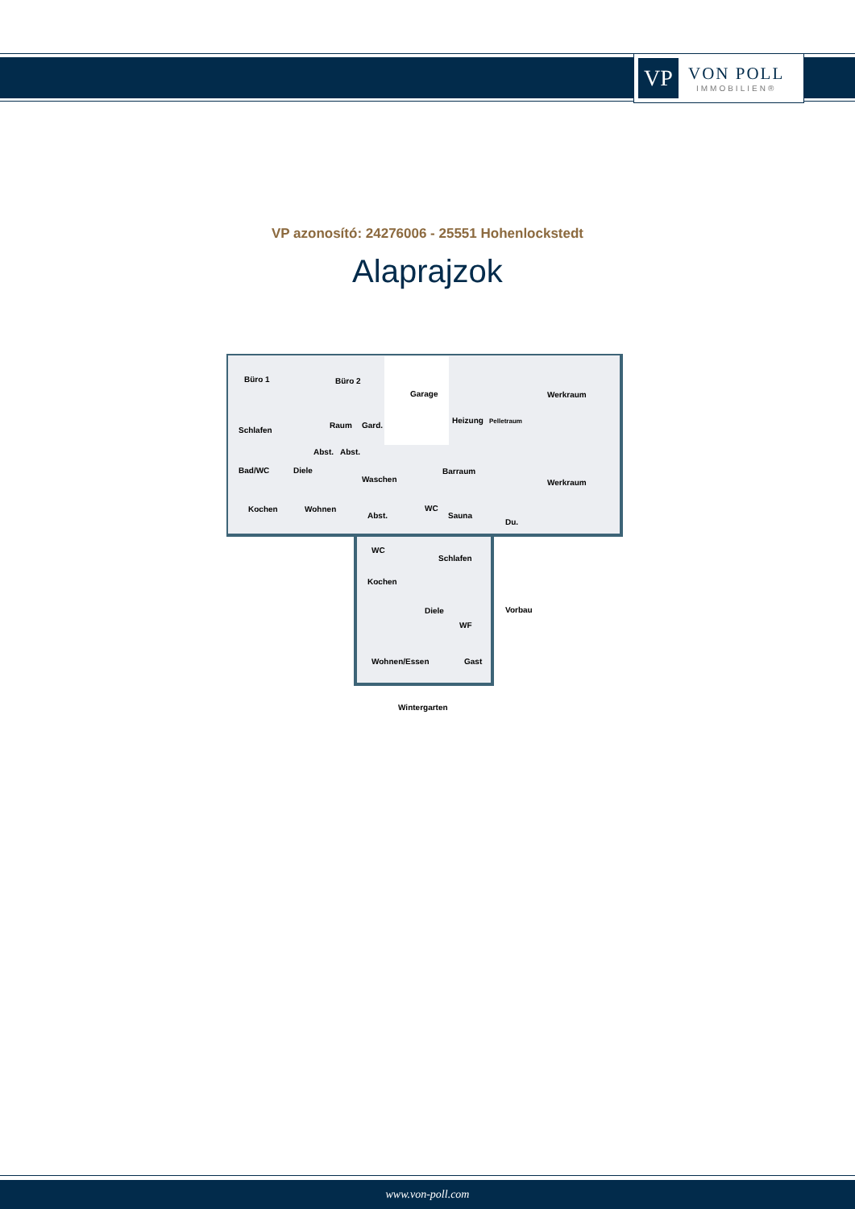VP
VON POLL
IMMOBILIEN®
VP azonosító: 24276006 - 25551 Hohenlockstedt
Alaprajzok
Büro 1
Büro 2
Garage
Werkraum
Schlafen
Heizung
Pelletraum
Raum
Gard.
Abst.
Abst.
Barraum
Werkraum
Bad/WC
Diele
Waschen
Kochen
Wohnen
Abst.
WC
Sauna
Du.
WC
Schlafen
Kochen
Vorbau
Diele
WF
Wohnen/Essen
Gast
Wintergarten
www.von-poll.com